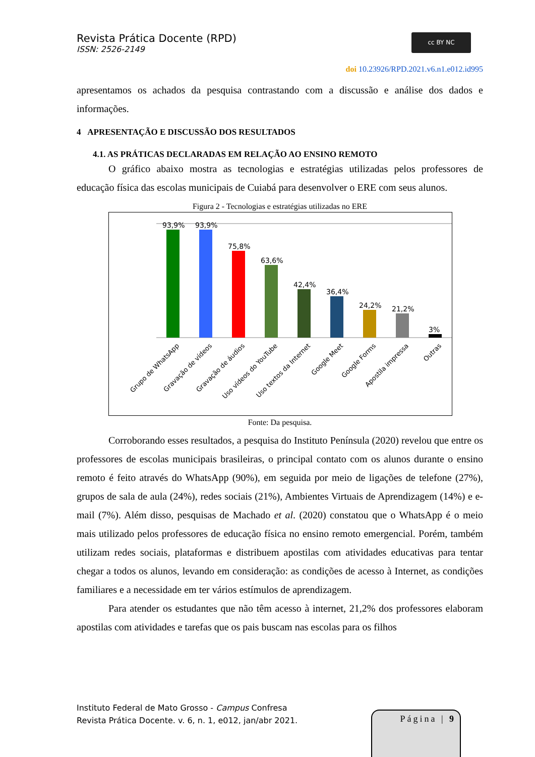Revista Prática Docente (RPD)
ISSN: 2526-2149
cc BY NC
doi 10.23926/RPD.2021.v6.n1.e012.id995
apresentamos os achados da pesquisa contrastando com a discussão e análise dos dados e informações.
4 APRESENTAÇÃO E DISCUSSÃO DOS RESULTADOS
4.1. AS PRÁTICAS DECLARADAS EM RELAÇÃO AO ENSINO REMOTO
O gráfico abaixo mostra as tecnologias e estratégias utilizadas pelos professores de educação física das escolas municipais de Cuiabá para desenvolver o ERE com seus alunos.
Figura 2 - Tecnologias e estratégias utilizadas no ERE
93,9%
93,9%
75,8%
63,6%
42,4%
36,4%
24,2%
21,2%
3%
Grupo de WhatsApp
Gravação de vídeos
Gravação de áudios
Uso vídeos do YouTube
Uso textos da Internet
Google Meet
Google Forms
Apostila impressa
Outras
Fonte: Da pesquisa.
Corroborando esses resultados, a pesquisa do Instituto Península (2020) revelou que entre os professores de escolas municipais brasileiras, o principal contato com os alunos durante o ensino remoto é feito através do WhatsApp (90%), em seguida por meio de ligações de telefone (27%), grupos de sala de aula (24%), redes sociais (21%), Ambientes Virtuais de Aprendizagem (14%) e e-mail (7%). Além disso, pesquisas de Machado et al. (2020) constatou que o WhatsApp é o meio mais utilizado pelos professores de educação física no ensino remoto emergencial. Porém, também utilizam redes sociais, plataformas e distribuem apostilas com atividades educativas para tentar chegar a todos os alunos, levando em consideração: as condições de acesso à Internet, as condições familiares e a necessidade em ter vários estímulos de aprendizagem.
Para atender os estudantes que não têm acesso à internet, 21,2% dos professores elaboram apostilas com atividades e tarefas que os pais buscam nas escolas para os filhos
Instituto Federal de Mato Grosso - Campus Confresa
Revista Prática Docente. v. 6, n. 1, e012, jan/abr 2021.
Página | 9